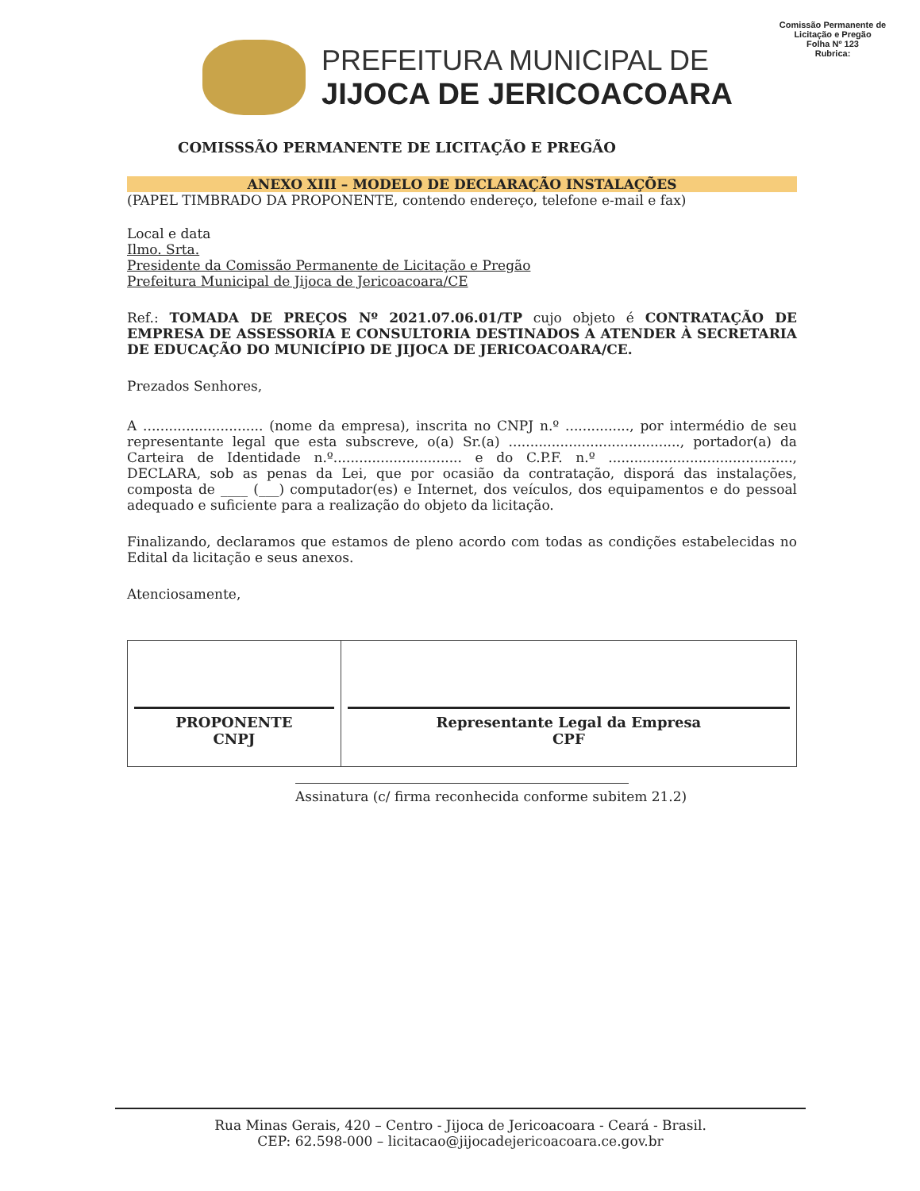Comissão Permanente de Licitação e Pregão
Folha Nº 123
Rubrica:
PREFEITURA MUNICIPAL DE
JIJOCA DE JERICOACOARA
COMISSSÃO PERMANENTE DE LICITAÇÃO E PREGÃO
ANEXO XIII – MODELO DE DECLARAÇÃO INSTALAÇÕES
(PAPEL TIMBRADO DA PROPONENTE, contendo endereço, telefone e-mail e fax)
Local e data
Ilmo. Srta.
Presidente da Comissão Permanente de Licitação e Pregão
Prefeitura Municipal de Jijoca de Jericoacoara/CE
Ref.: TOMADA DE PREÇOS Nº 2021.07.06.01/TP cujo objeto é CONTRATAÇÃO DE EMPRESA DE ASSESSORIA E CONSULTORIA DESTINADOS A ATENDER À SECRETARIA DE EDUCAÇÃO DO MUNICÍPIO DE JIJOCA DE JERICOACOARA/CE.
Prezados Senhores,
A ............................ (nome da empresa), inscrita no CNPJ n.º ..............., por intermédio de seu representante legal que esta subscreve, o(a) Sr.(a) ........................................, portador(a) da Carteira de Identidade n.º.............................. e do C.P.F. n.º ..........................................., DECLARA, sob as penas da Lei, que por ocasião da contratação, disporá das instalações, composta de ____ (___) computador(es) e Internet, dos veículos, dos equipamentos e do pessoal adequado e suficiente para a realização do objeto da licitação.
Finalizando, declaramos que estamos de pleno acordo com todas as condições estabelecidas no Edital da licitação e seus anexos.
Atenciosamente,
| PROPONENTE CNPJ | Representante Legal da Empresa CPF |
Assinatura (c/ firma reconhecida conforme subitem 21.2)
Rua Minas Gerais, 420 – Centro - Jijoca de Jericoacoara - Ceará - Brasil.
CEP: 62.598-000 – licitacao@jijocadejericoacoara.ce.gov.br